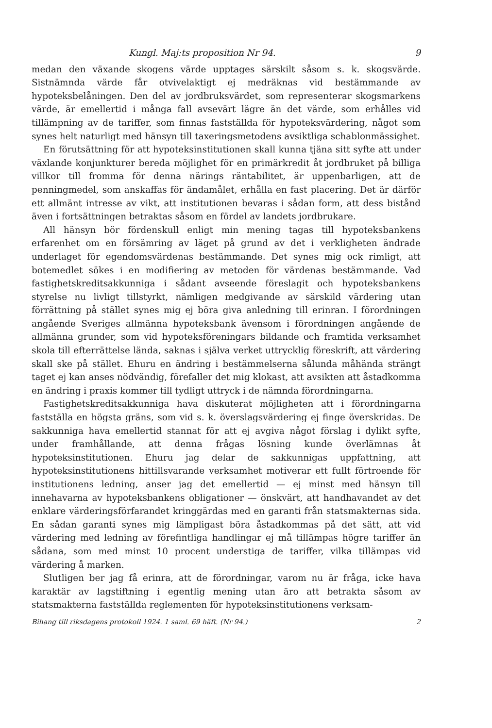Kungl. Maj:ts proposition Nr 94. 9
medan den växande skogens värde upptages särskilt såsom s. k. skogsvärde. Sistnämnda värde får otvivelaktigt ej medräknas vid bestämmande av hypoteksbelåningen. Den del av jordbruksvärdet, som representerar skogsmarkens värde, är emellertid i många fall avsevärt lägre än det värde, som erhålles vid tillämpning av de tariffer, som finnas fastställda för hypoteksvärdering, något som synes helt naturligt med hänsyn till taxeringsmetodens avsiktliga schablonmässighet.
En förutsättning för att hypoteksinstitutionen skall kunna tjäna sitt syfte att under växlande konjunkturer bereda möjlighet för en primärkredit åt jordbruket på billiga villkor till fromma för denna närings räntabilitet, är uppenbarligen, att de penningmedel, som anskaffas för ändamålet, erhålla en fast placering. Det är därför ett allmänt intresse av vikt, att institutionen bevaras i sådan form, att dess bistånd även i fortsättningen betraktas såsom en fördel av landets jordbrukare.
All hänsyn bör fördenskull enligt min mening tagas till hypoteksbankens erfarenhet om en försämring av läget på grund av det i verkligheten ändrade underlaget för egendomsvärdenas bestämmande. Det synes mig ock rimligt, att botemedlet sökes i en modifiering av metoden för värdenas bestämmande. Vad fastighetskreditsakkunniga i sådant avseende föreslagit och hypoteksbankens styrelse nu livligt tillstyrkt, nämligen medgivande av särskild värdering utan förrättning på stället synes mig ej böra giva anledning till erinran. I förordningen angående Sveriges allmänna hypoteksbank ävensom i förordningen angående de allmänna grunder, som vid hypoteksföreningars bildande och framtida verksamhet skola till efterrättelse lända, saknas i själva verket uttrycklig föreskrift, att värdering skall ske på stället. Ehuru en ändring i bestämmelserna sålunda måhända strängt taget ej kan anses nödvändig, förefaller det mig klokast, att avsikten att åstadkomma en ändring i praxis kommer till tydligt uttryck i de nämnda förordningarna.
Fastighetskreditsakkunniga hava diskuterat möjligheten att i förordningarna fastställa en högsta gräns, som vid s. k. överslagsvärdering ej finge överskridas. De sakkunniga hava emellertid stannat för att ej avgiva något förslag i dylikt syfte, under framhållande, att denna frågas lösning kunde överlämnas åt hypoteksinstitutionen. Ehuru jag delar de sakkunnigas uppfattning, att hypoteksinstitutionens hittillsvarande verksamhet motiverar ett fullt förtroende för institutionens ledning, anser jag det emellertid — ej minst med hänsyn till innehavarna av hypoteksbankens obligationer — önskvärt, att handhavandet av det enklare värderingsförfarandet kringgärdas med en garanti från statsmakternas sida. En sådan garanti synes mig lämpligast böra åstadkommas på det sätt, att vid värdering med ledning av förefintliga handlingar ej må tillämpas högre tariffer än sådana, som med minst 10 procent understiga de tariffer, vilka tillämpas vid värdering å marken.
Slutligen ber jag få erinra, att de förordningar, varom nu är fråga, icke hava karaktär av lagstiftning i egentlig mening utan äro att betrakta såsom av statsmakterna fastställda reglementen för hypoteksinstitutionens verksam-
Bihang till riksdagens protokoll 1924. 1 saml. 69 häft. (Nr 94.) 2